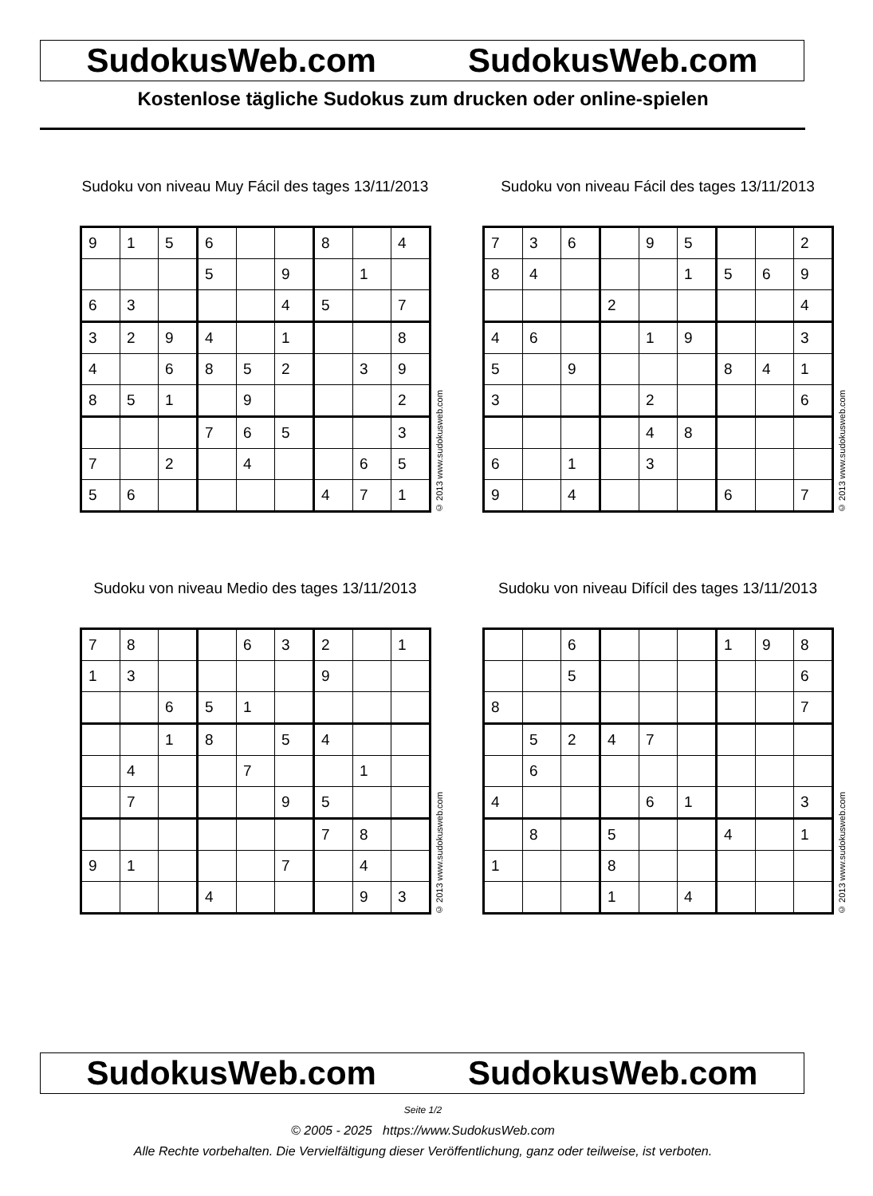SudokusWeb.com SudokusWeb.com
Kostenlose tägliche Sudokus zum drucken oder online-spielen
Sudoku von niveau Muy Fácil des tages 13/11/2013
| 9 | 1 | 5 | 6 | | | 8 | | 4 |
| | | | 5 | | 9 | | 1 | |
| 6 | 3 | | | | 4 | 5 | | 7 |
| 3 | 2 | 9 | 4 | | 1 | | | 8 |
| 4 | | 6 | 8 | 5 | 2 | | 3 | 9 |
| 8 | 5 | 1 | | 9 | | | | 2 |
| | | | 7 | 6 | 5 | | | 3 |
| 7 | | 2 | | 4 | | | 6 | 5 |
| 5 | 6 | | | | | 4 | 7 | 1 |
© 2013 www.sudokusweb.com
Sudoku von niveau Fácil des tages 13/11/2013
| 7 | 3 | 6 | | 9 | 5 | | | 2 |
| 8 | 4 | | | | 1 | 5 | 6 | 9 |
| | | | 2 | | | | | 4 |
| 4 | 6 | | | 1 | 9 | | | 3 |
| 5 | | 9 | | | | 8 | 4 | 1 |
| 3 | | | | 2 | | | | 6 |
| | | | | 4 | 8 | | | |
| 6 | | 1 | | 3 | | | | |
| 9 | | 4 | | | | 6 | | 7 |
© 2013 www.sudokusweb.com
Sudoku von niveau Medio des tages 13/11/2013
| 7 | 8 | | | 6 | 3 | 2 | | 1 |
| 1 | 3 | | | | | 9 | | |
| | | 6 | 5 | 1 | | | | |
| | | 1 | 8 | | 5 | 4 | | |
| | 4 | | | 7 | | | 1 | |
| | 7 | | | | 9 | 5 | | |
| | | | | | | 7 | 8 | |
| 9 | 1 | | | | 7 | | 4 | |
| | | | 4 | | | | 9 | 3 |
© 2013 www.sudokusweb.com
Sudoku von niveau Difícil des tages 13/11/2013
| | | 6 | | | | 1 | 9 | 8 |
| | | 5 | | | | | | 6 |
| 8 | | | | | | | | 7 |
| | 5 | 2 | 4 | 7 | | | | |
| | 6 | | | | | | | |
| 4 | | | | 6 | 1 | | | 3 |
| | 8 | | 5 | | | 4 | | 1 |
| 1 | | | 8 | | | | | |
| | | | 1 | | 4 | | | |
© 2013 www.sudokusweb.com
SudokusWeb.com SudokusWeb.com
Seite 1/2
© 2005 - 2025 https://www.SudokusWeb.com
Alle Rechte vorbehalten. Die Vervielfältigung dieser Veröffentlichung, ganz oder teilweise, ist verboten.